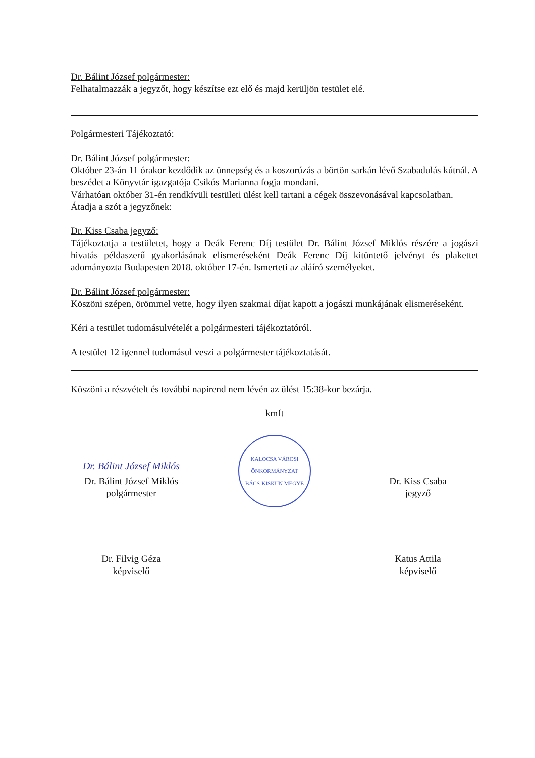Dr. Bálint József polgármester:
Felhatalmazzák a jegyzőt, hogy készítse ezt elő és majd kerüljön testület elé.
Polgármesteri Tájékoztató:
Dr. Bálint József polgármester:
Október 23-án 11 órakor kezdődik az ünnepség és a koszorúzás a börtön sarkán lévő Szabadulás kútnál. A beszédet a Könyvtár igazgatója Csikós Marianna fogja mondani.
Várhatóan október 31-én rendkívüli testületi ülést kell tartani a cégek összevonásával kapcsolatban.
Átadja a szót a jegyzőnek:
Dr. Kiss Csaba jegyző:
Tájékoztatja a testületet, hogy a Deák Ferenc Díj testület Dr. Bálint József Miklós részére a jogászi hivatás példaszerű gyakorlásának elismeréseként Deák Ferenc Díj kitüntető jelvényt és plakettet adományozta Budapesten 2018. október 17-én. Ismerteti az aláíró személyeket.
Dr. Bálint József polgármester:
Köszöni szépen, örömmel vette, hogy ilyen szakmai díjat kapott a jogászi munkájának elismeréseként.
Kéri a testület tudomásulvételét a polgármesteri tájékoztatóról.
A testület 12 igennel tudomásul veszi a polgármester tájékoztatását.
Köszöni a részvételt és további napirend nem lévén az ülést 15:38-kor bezárja.
kmft
Dr. Bálint József Miklós
Dr. Bálint József Miklós
polgármester
KALOCSA VÁROSI ÖNKORMÁNYZAT
BÁCS-KISKUN MEGYE
Dr. Kiss Csaba
jegyző
Dr. Filvig Géza
képviselő
Katus Attila
képviselő